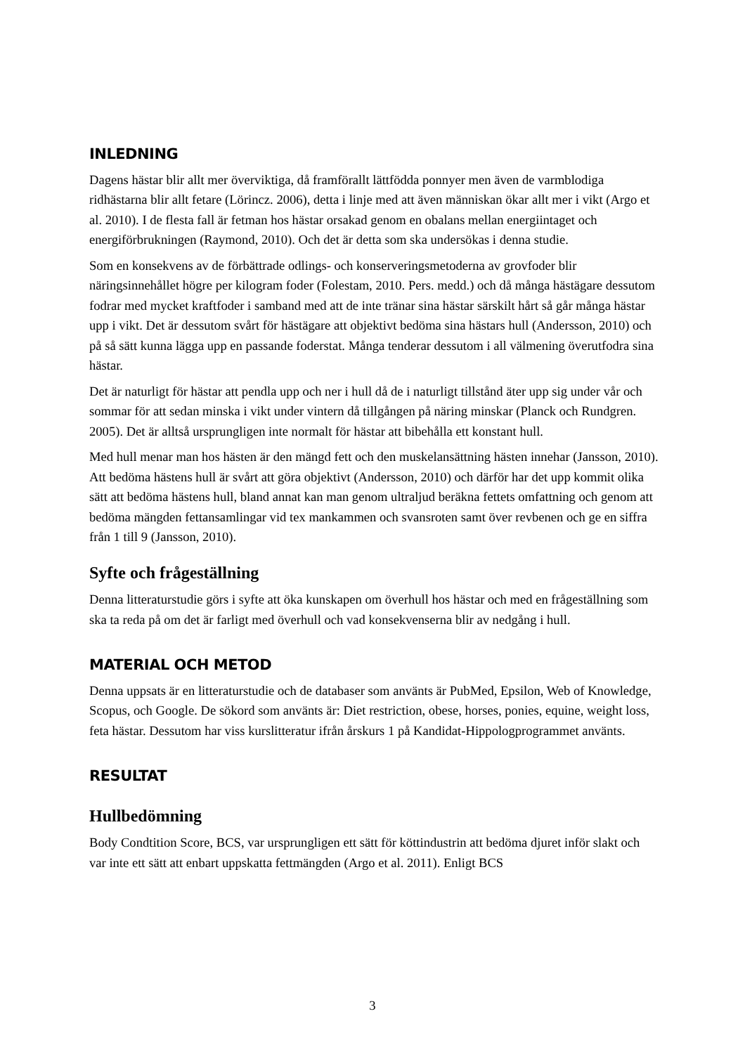INLEDNING
Dagens hästar blir allt mer överviktiga, då framförallt lättfödda ponnyer men även de varmblodiga ridhästarna blir allt fetare (Lörincz. 2006), detta i linje med att även människan ökar allt mer i vikt (Argo et al. 2010). I de flesta fall är fetman hos hästar orsakad genom en obalans mellan energiintaget och energiförbrukningen (Raymond, 2010). Och det är detta som ska undersökas i denna studie.
Som en konsekvens av de förbättrade odlings- och konserveringsmetoderna av grovfoder blir näringsinnehållet högre per kilogram foder (Folestam, 2010. Pers. medd.) och då många hästägare dessutom fodrar med mycket kraftfoder i samband med att de inte tränar sina hästar särskilt hårt så går många hästar upp i vikt. Det är dessutom svårt för hästägare att objektivt bedöma sina hästars hull (Andersson, 2010) och på så sätt kunna lägga upp en passande foderstat. Många tenderar dessutom i all välmening överutfodra sina hästar.
Det är naturligt för hästar att pendla upp och ner i hull då de i naturligt tillstånd äter upp sig under vår och sommar för att sedan minska i vikt under vintern då tillgången på näring minskar (Planck och Rundgren. 2005). Det är alltså ursprungligen inte normalt för hästar att bibehålla ett konstant hull.
Med hull menar man hos hästen är den mängd fett och den muskelansättning hästen innehar (Jansson, 2010). Att bedöma hästens hull är svårt att göra objektivt (Andersson, 2010) och därför har det upp kommit olika sätt att bedöma hästens hull, bland annat kan man genom ultraljud beräkna fettets omfattning och genom att bedöma mängden fettansamlingar vid tex mankammen och svansroten samt över revbenen och ge en siffra från 1 till 9 (Jansson, 2010).
Syfte och frågeställning
Denna litteraturstudie görs i syfte att öka kunskapen om överhull hos hästar och med en frågeställning som ska ta reda på om det är farligt med överhull och vad konsekvenserna blir av nedgång i hull.
MATERIAL OCH METOD
Denna uppsats är en litteraturstudie och de databaser som använts är PubMed, Epsilon, Web of Knowledge, Scopus, och Google. De sökord som använts är: Diet restriction, obese, horses, ponies, equine, weight loss, feta hästar. Dessutom har viss kurslitteratur ifrån årskurs 1 på Kandidat-Hippologprogrammet använts.
RESULTAT
Hullbedömning
Body Condtition Score, BCS, var ursprungligen ett sätt för köttindustrin att bedöma djuret inför slakt och var inte ett sätt att enbart uppskatta fettmängden (Argo et al. 2011). Enligt BCS
3